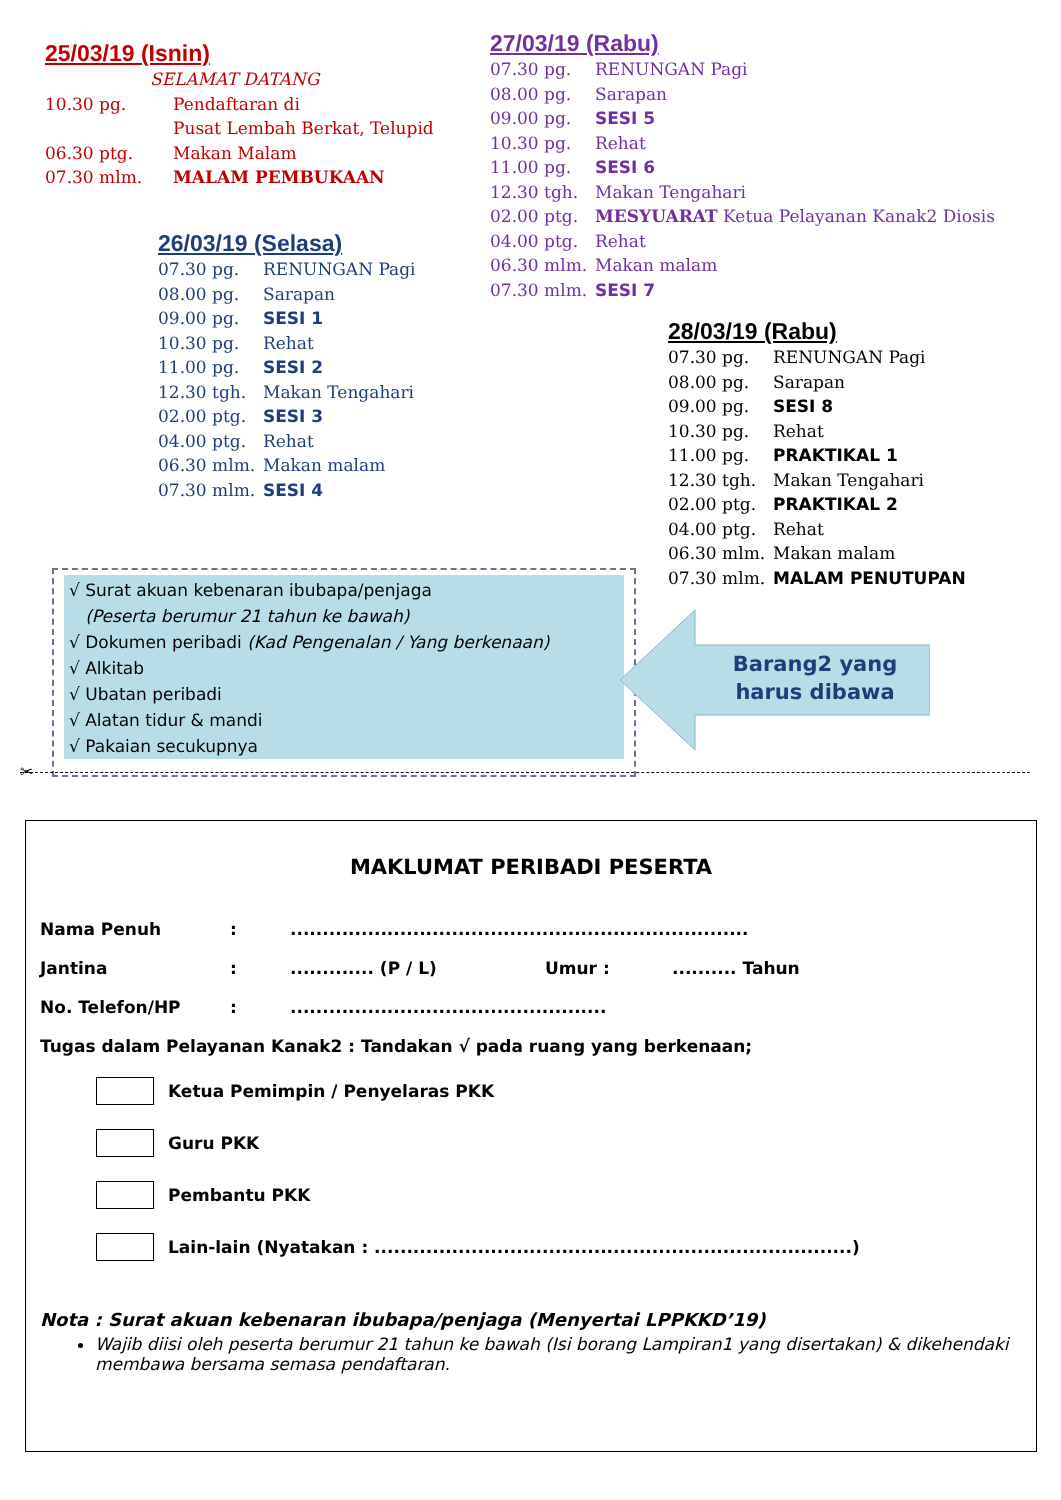25/03/19 (Isnin)
SELAMAT DATANG
10.30 pg. Pendaftaran di
Pusat Lembah Berkat, Telupid
06.30 ptg. Makan Malam
07.30 mlm. MALAM PEMBUKAAN
26/03/19 (Selasa)
07.30 pg. RENUNGAN Pagi
08.00 pg. Sarapan
09.00 pg. SESI 1
10.30 pg. Rehat
11.00 pg. SESI 2
12.30 tgh. Makan Tengahari
02.00 ptg. SESI 3
04.00 ptg. Rehat
06.30 mlm. Makan malam
07.30 mlm. SESI 4
27/03/19 (Rabu)
07.30 pg. RENUNGAN Pagi
08.00 pg. Sarapan
09.00 pg. SESI 5
10.30 pg. Rehat
11.00 pg. SESI 6
12.30 tgh. Makan Tengahari
02.00 ptg. MESYUARAT Ketua Pelayanan Kanak2 Diosis
04.00 ptg. Rehat
06.30 mlm. Makan malam
07.30 mlm. SESI 7
28/03/19 (Rabu)
07.30 pg. RENUNGAN Pagi
08.00 pg. Sarapan
09.00 pg. SESI 8
10.30 pg. Rehat
11.00 pg. PRAKTIKAL 1
12.30 tgh. Makan Tengahari
02.00 ptg. PRAKTIKAL 2
04.00 ptg. Rehat
06.30 mlm. Makan malam
07.30 mlm. MALAM PENUTUPAN
√ Surat akuan kebenaran ibubapa/penjaga
(Peserta berumur 21 tahun ke bawah)
√ Dokumen peribadi (Kad Pengenalan / Yang berkenaan)
√ Alkitab
√ Ubatan peribadi
√ Alatan tidur & mandi
√ Pakaian secukupnya
Barang2 yang harus dibawa
✂
MAKLUMAT PERIBADI PESERTA
Nama Penuh:.......................................................................
Jantina:............. (P / L) Umur :.......... Tahun
No. Telefon/HP:.................................................
Tugas dalam Pelayanan Kanak2 : Tandakan √ pada ruang yang berkenaan;
Ketua Pemimpin / Penyelaras PKK
Guru PKK
Pembantu PKK
Lain-lain (Nyatakan : ..........................................................................)
Nota : Surat akuan kebenaran ibubapa/penjaga (Menyertai LPPKKD’19)
Wajib diisi oleh peserta berumur 21 tahun ke bawah (Isi borang Lampiran1 yang disertakan) & dikehendaki membawa bersama semasa pendaftaran.